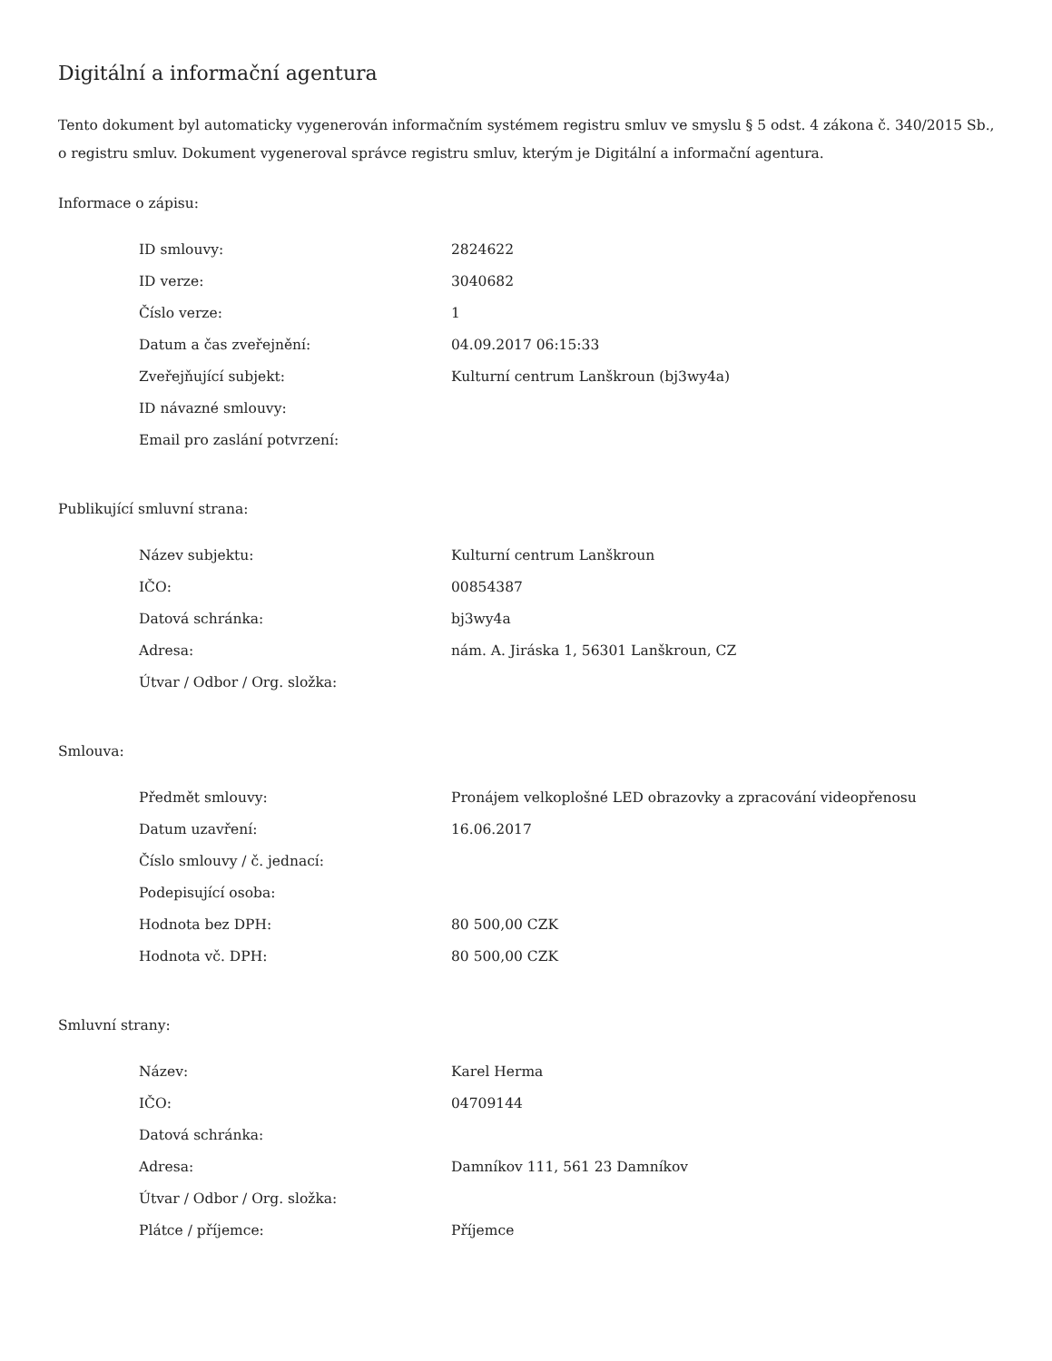Digitální a informační agentura
Tento dokument byl automaticky vygenerován informačním systémem registru smluv ve smyslu § 5 odst. 4 zákona č. 340/2015 Sb., o registru smluv. Dokument vygeneroval správce registru smluv, kterým je Digitální a informační agentura.
Informace o zápisu:
| ID smlouvy: | 2824622 |
| ID verze: | 3040682 |
| Číslo verze: | 1 |
| Datum a čas zveřejnění: | 04.09.2017 06:15:33 |
| Zveřejňující subjekt: | Kulturní centrum Lanškroun (bj3wy4a) |
| ID návazné smlouvy: | |
| Email pro zaslání potvrzení: | |
Publikující smluvní strana:
| Název subjektu: | Kulturní centrum Lanškroun |
| IČO: | 00854387 |
| Datová schránka: | bj3wy4a |
| Adresa: | nám. A. Jiráska 1, 56301 Lanškroun, CZ |
| Útvar / Odbor / Org. složka: | |
Smlouva:
| Předmět smlouvy: | Pronájem velkoplošné LED obrazovky a zpracování videopřenosu |
| Datum uzavření: | 16.06.2017 |
| Číslo smlouvy / č. jednací: | |
| Podepisující osoba: | |
| Hodnota bez DPH: | 80 500,00 CZK |
| Hodnota vč. DPH: | 80 500,00 CZK |
Smluvní strany:
| Název: | Karel Herma |
| IČO: | 04709144 |
| Datová schránka: | |
| Adresa: | Damníkov 111, 561 23 Damníkov |
| Útvar / Odbor / Org. složka: | |
| Plátce / příjemce: | Příjemce |